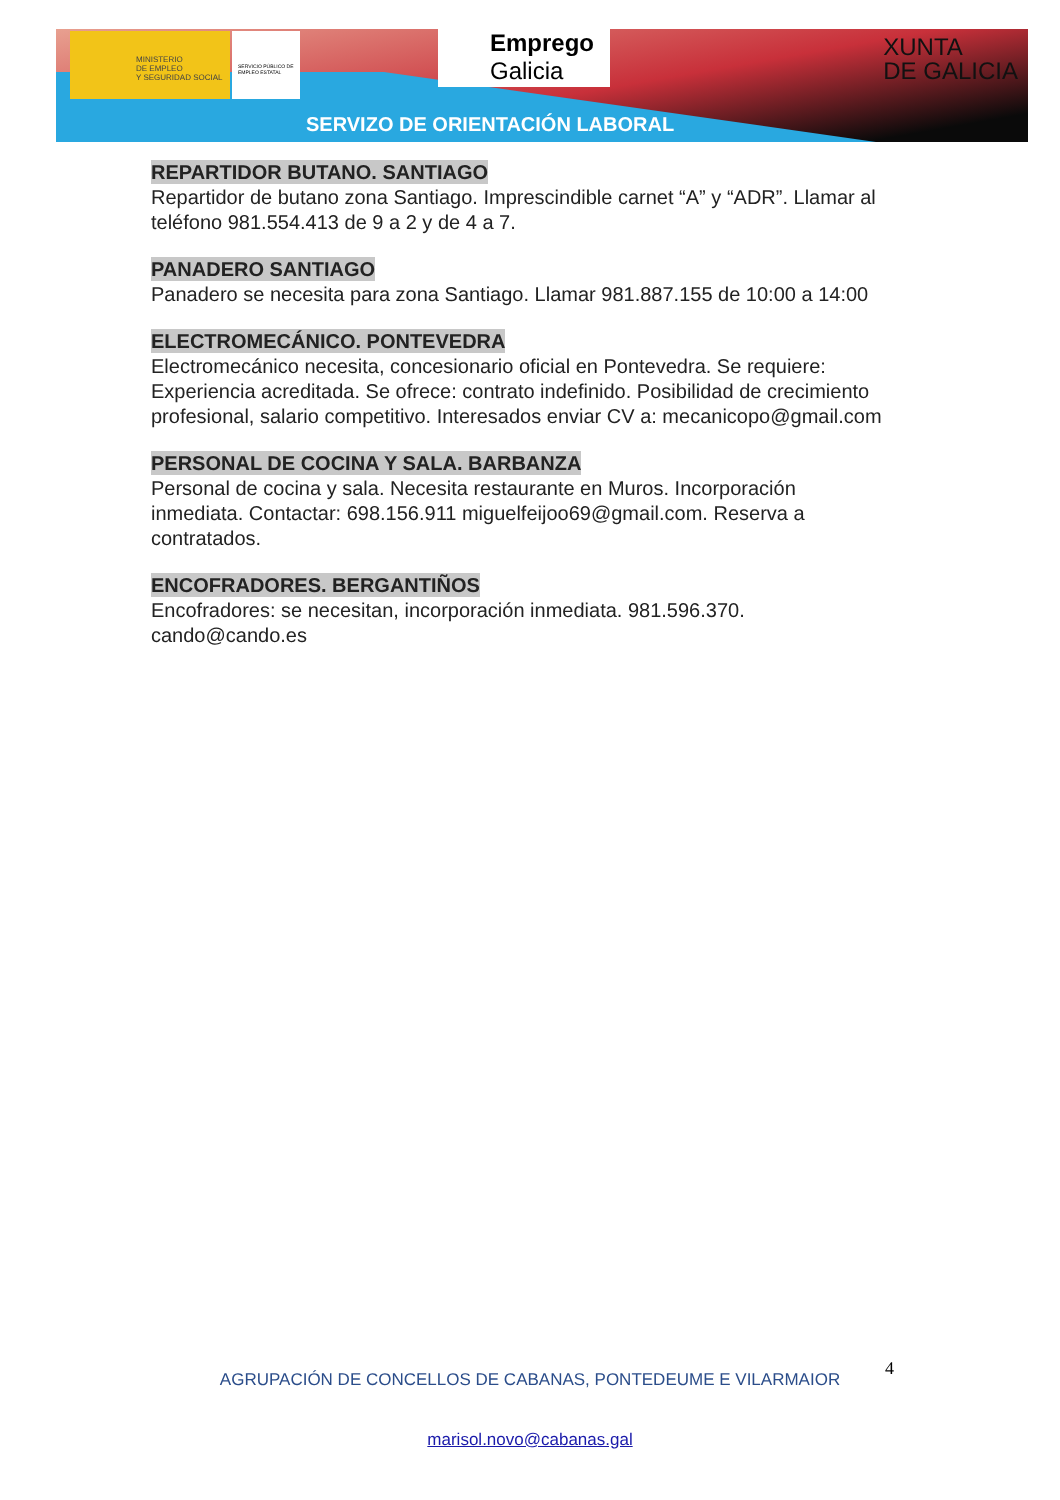MINISTERIO
DE EMPLEO
Y SEGURIDAD SOCIAL
SERVICIO PÚBLICO DE EMPLEO ESTATAL
Emprego
Galicia
XUNTA
DE GALICIA
SERVIZO DE ORIENTACIÓN LABORAL
REPARTIDOR BUTANO. SANTIAGO
Repartidor de butano zona Santiago. Imprescindible carnet “A” y “ADR”. Llamar al teléfono 981.554.413 de 9 a 2 y de 4 a 7.
PANADERO SANTIAGO
Panadero se necesita para zona Santiago. Llamar 981.887.155 de 10:00 a 14:00
ELECTROMECÁNICO. PONTEVEDRA
Electromecánico necesita, concesionario oficial en Pontevedra. Se requiere: Experiencia acreditada. Se ofrece: contrato indefinido. Posibilidad de crecimiento profesional, salario competitivo. Interesados enviar CV a: mecanicopo@gmail.com
PERSONAL DE COCINA Y SALA. BARBANZA
Personal de cocina y sala. Necesita restaurante en Muros. Incorporación inmediata. Contactar: 698.156.911 miguelfeijoo69@gmail.com. Reserva a contratados.
ENCOFRADORES. BERGANTIÑOS
Encofradores: se necesitan, incorporación inmediata. 981.596.370. cando@cando.es
4
AGRUPACIÓN DE CONCELLOS DE CABANAS, PONTEDEUME E VILARMAIOR
marisol.novo@cabanas.gal